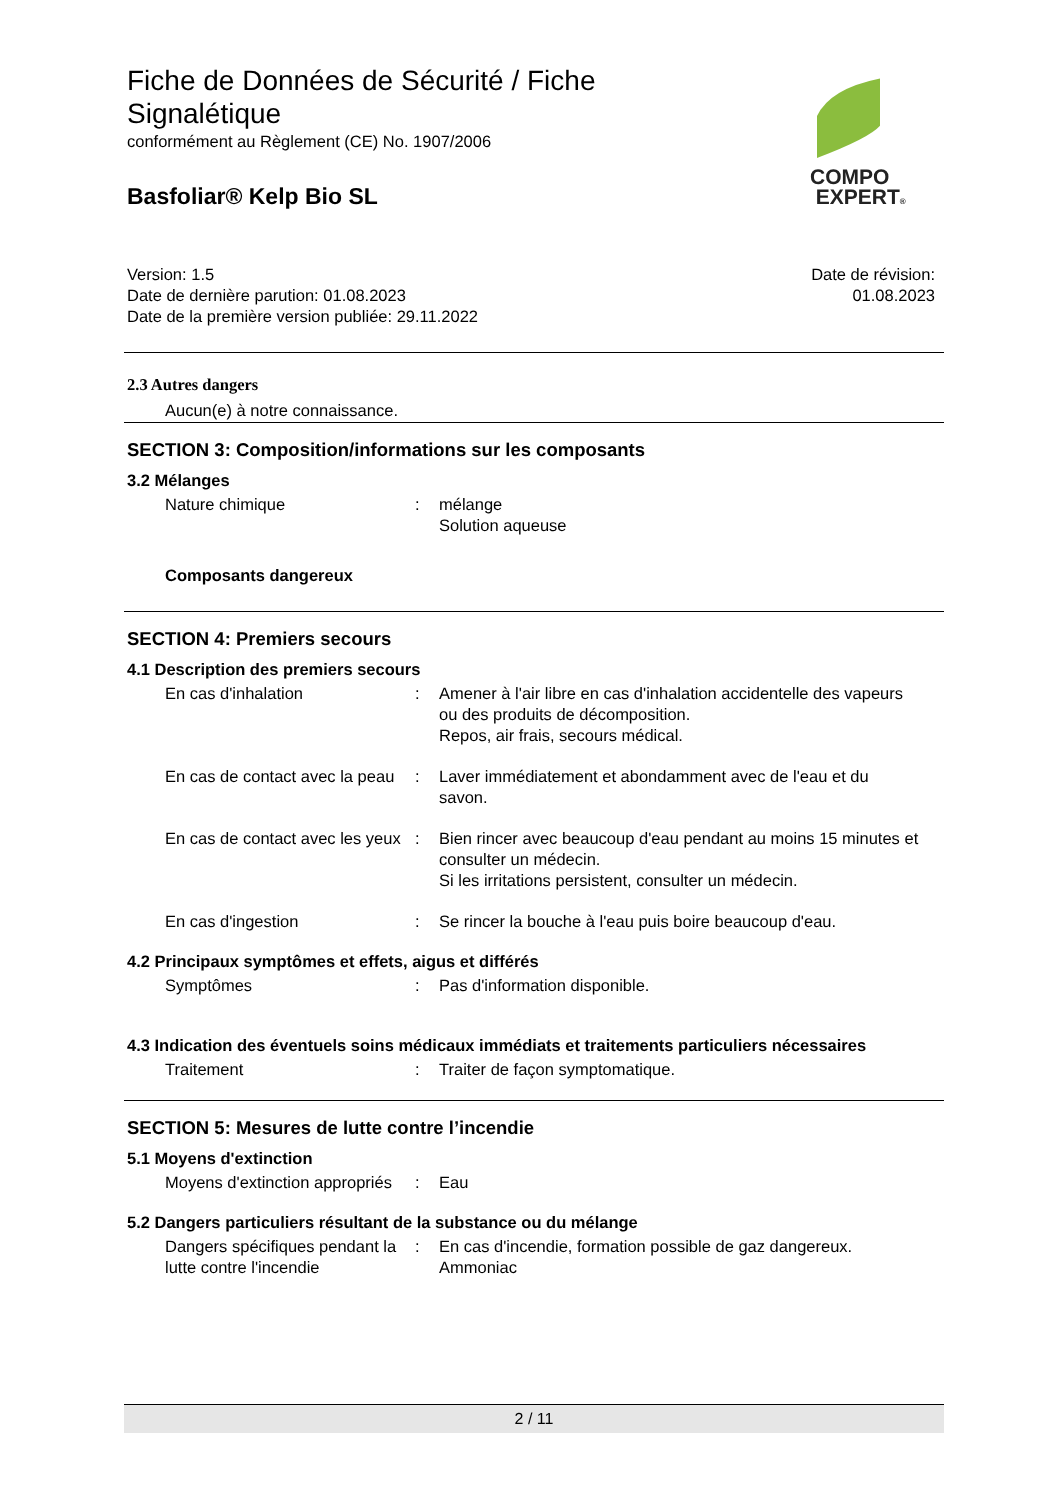Fiche de Données de Sécurité / Fiche
Signalétique
conformément au Règlement (CE) No. 1907/2006
Basfoliar® Kelp Bio SL
COMPO
EXPERT®
Version: 1.5
Date de dernière parution: 01.08.2023
Date de la première version publiée: 29.11.2022
Date de révision:
01.08.2023
2.3 Autres dangers
Aucun(e) à notre connaissance.
SECTION 3: Composition/informations sur les composants
3.2 Mélanges
Nature chimique : mélange
Solution aqueuse
Composants dangereux
SECTION 4: Premiers secours
4.1 Description des premiers secours
En cas d'inhalation : Amener à l'air libre en cas d'inhalation accidentelle des vapeurs ou des produits de décomposition.
Repos, air frais, secours médical.
En cas de contact avec la peau
: Laver immédiatement et abondamment avec de l'eau et du savon.
En cas de contact avec les yeux
: Bien rincer avec beaucoup d'eau pendant au moins 15 minutes et consulter un médecin.
Si les irritations persistent, consulter un médecin.
En cas d'ingestion : Se rincer la bouche à l'eau puis boire beaucoup d'eau.
4.2 Principaux symptômes et effets, aigus et différés
Symptômes : Pas d'information disponible.
4.3 Indication des éventuels soins médicaux immédiats et traitements particuliers nécessaires
Traitement : Traiter de façon symptomatique.
SECTION 5: Mesures de lutte contre l’incendie
5.1 Moyens d'extinction
Moyens d'extinction appropriés
: Eau
5.2 Dangers particuliers résultant de la substance ou du mélange
Dangers spécifiques pendant la lutte contre l'incendie
: En cas d'incendie, formation possible de gaz dangereux.
Ammoniac
2 / 11